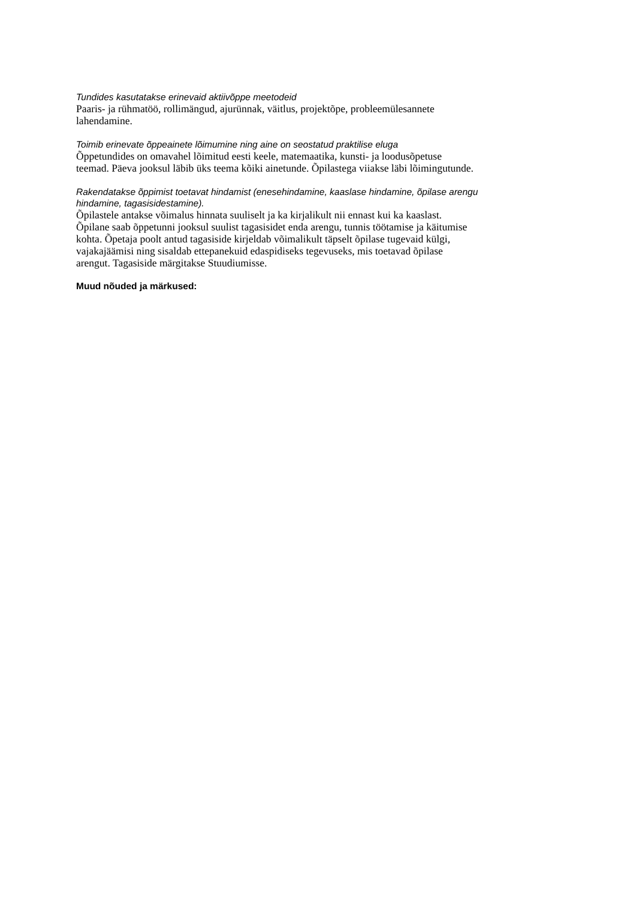Tundides kasutatakse erinevaid aktiivõppe meetodeid
Paaris- ja rühmatöö, rollimängud, ajurünnak, väitlus, projektõpe, probleemülesannete
lahendamine.
Toimib erinevate õppeainete lõimumine ning aine on seostatud praktilise eluga
Õppetundides on omavahel lõimitud eesti keele, matemaatika, kunsti- ja loodusõpetuse
teemad. Päeva jooksul läbib üks teema kõiki ainetunde. Õpilastega viiakse läbi lõimingutunde.
Rakendatakse õppimist toetavat hindamist (enesehindamine, kaaslase hindamine, õpilase arengu
hindamine, tagasisidestamine).
Õpilastele antakse võimalus hinnata suuliselt ja ka kirjalikult nii ennast kui ka kaaslast.
Õpilane saab õppetunni jooksul suulist tagasisidet enda arengu, tunnis töötamise ja käitumise
kohta. Õpetaja poolt antud tagasiside kirjeldab võimalikult täpselt õpilase tugevaid külgi,
vajakajäämisi ning sisaldab ettepanekuid edaspidiseks tegevuseks, mis toetavad õpilase
arengut. Tagasiside märgitakse Stuudiumisse.
Muud nõuded ja märkused: